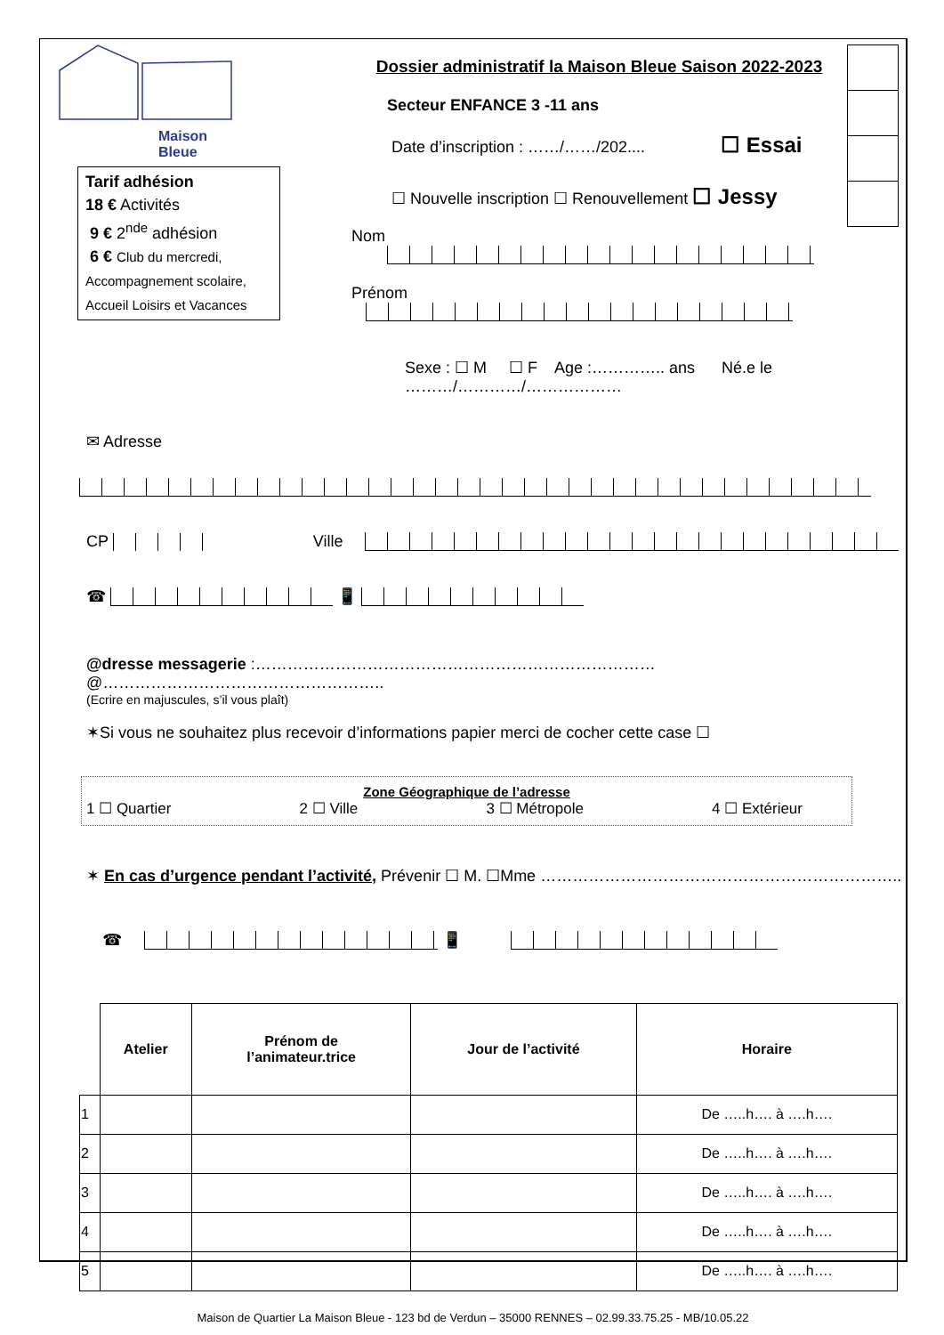Maison
Bleue
Tarif adhésion
18 € Activités
9 € 2<sup>nde</sup> adhésion
6 € Club du mercredi, Accompagnement scolaire, Accueil Loisirs et Vacances
Dossier administratif la Maison Bleue Saison 2022-2023
Secteur ENFANCE 3 -11 ans
Date d’inscription : ……/……/202.... ☐ Essai
☐ Nouvelle inscription ☐ Renouvellement ☐ Jessy
Nom
Prénom
Sexe : ☐ M ☐ F Age :………….. ans Né.e le ………/…………/………………
✉ Adresse
CP Ville
☎ 📱
@dresse messagerie :…………………………………………………………………@……………………………………………..
(Ecrire en majuscules, s’il vous plaît)
✶Si vous ne souhaitez plus recevoir d’informations papier merci de cocher cette case ☐
Zone Géographique de l’adresse
1 ☐ Quartier 2 ☐ Ville 3 ☐ Métropole 4 ☐ Extérieur
✶ En cas d’urgence pendant l’activité, Prévenir ☐ M. ☐Mme …………………………………………………………..
☎ 📱
| | Atelier | Prénom de l’animateur.trice | Jour de l’activité | Horaire |
| --- | --- | --- | --- | --- |
| 1 | | | | De …..h…. à ….h…. |
| 2 | | | | De …..h…. à ….h…. |
| 3 | | | | De …..h…. à ….h…. |
| 4 | | | | De …..h…. à ….h…. |
| 5 | | | | De …..h…. à ….h…. |
Maison de Quartier La Maison Bleue - 123 bd de Verdun – 35000 RENNES – 02.99.33.75.25 - MB/10.05.22